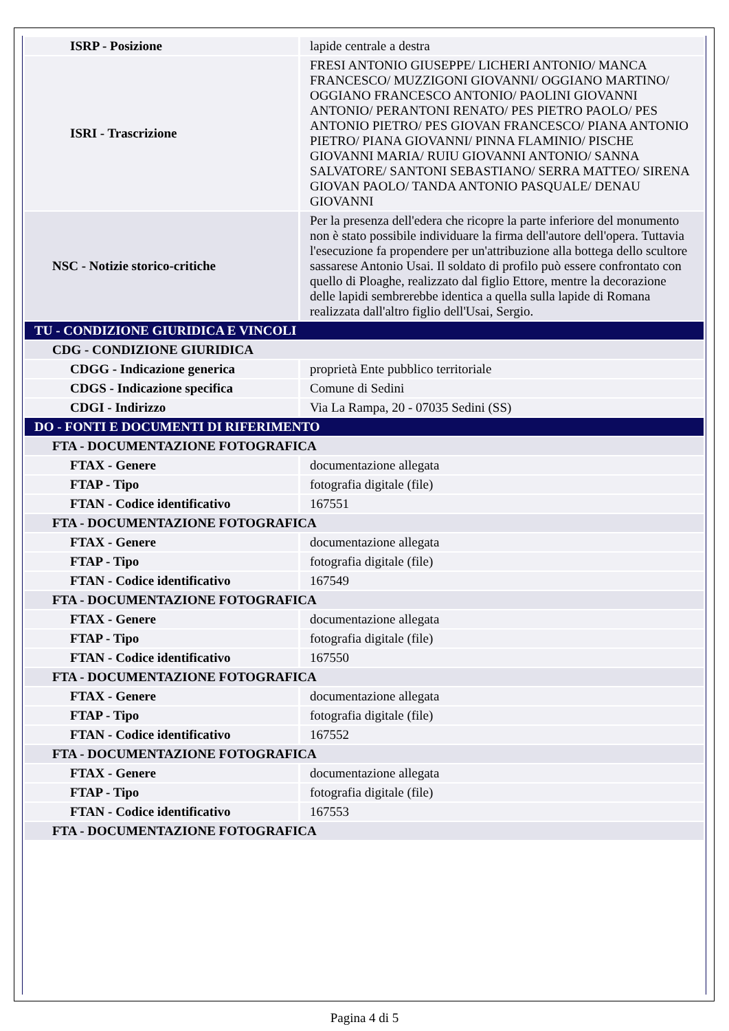| ISRP - Posizione | lapide centrale a destra |
| ISRI - Trascrizione | FRESI ANTONIO GIUSEPPE/ LICHERI ANTONIO/ MANCA FRANCESCO/ MUZZIGONI GIOVANNI/ OGGIANO MARTINO/ OGGIANO FRANCESCO ANTONIO/ PAOLINI GIOVANNI ANTONIO/ PERANTONI RENATO/ PES PIETRO PAOLO/ PES ANTONIO PIETRO/ PES GIOVAN FRANCESCO/ PIANA ANTONIO PIETRO/ PIANA GIOVANNI/ PINNA FLAMINIO/ PISCHE GIOVANNI MARIA/ RUIU GIOVANNI ANTONIO/ SANNA SALVATORE/ SANTONI SEBASTIANO/ SERRA MATTEO/ SIRENA GIOVAN PAOLO/ TANDA ANTONIO PASQUALE/ DENAU GIOVANNI |
| NSC - Notizie storico-critiche | Per la presenza dell'edera che ricopre la parte inferiore del monumento non è stato possibile individuare la firma dell'autore dell'opera. Tuttavia l'esecuzione fa propendere per un'attribuzione alla bottega dello scultore sassarese Antonio Usai. Il soldato di profilo può essere confrontato con quello di Ploaghe, realizzato dal figlio Ettore, mentre la decorazione delle lapidi sembrerebbe identica a quella sulla lapide di Romana realizzata dall'altro figlio dell'Usai, Sergio. |
| TU - CONDIZIONE GIURIDICA E VINCOLI | |
| CDG - CONDIZIONE GIURIDICA | |
| CDGG - Indicazione generica | proprietà Ente pubblico territoriale |
| CDGS - Indicazione specifica | Comune di Sedini |
| CDGI - Indirizzo | Via La Rampa, 20 - 07035 Sedini (SS) |
| DO - FONTI E DOCUMENTI DI RIFERIMENTO | |
| FTA - DOCUMENTAZIONE FOTOGRAFICA | |
| FTAX - Genere | documentazione allegata |
| FTAP - Tipo | fotografia digitale (file) |
| FTAN - Codice identificativo | 167551 |
| FTA - DOCUMENTAZIONE FOTOGRAFICA | |
| FTAX - Genere | documentazione allegata |
| FTAP - Tipo | fotografia digitale (file) |
| FTAN - Codice identificativo | 167549 |
| FTA - DOCUMENTAZIONE FOTOGRAFICA | |
| FTAX - Genere | documentazione allegata |
| FTAP - Tipo | fotografia digitale (file) |
| FTAN - Codice identificativo | 167550 |
| FTA - DOCUMENTAZIONE FOTOGRAFICA | |
| FTAX - Genere | documentazione allegata |
| FTAP - Tipo | fotografia digitale (file) |
| FTAN - Codice identificativo | 167552 |
| FTA - DOCUMENTAZIONE FOTOGRAFICA | |
| FTAX - Genere | documentazione allegata |
| FTAP - Tipo | fotografia digitale (file) |
| FTAN - Codice identificativo | 167553 |
| FTA - DOCUMENTAZIONE FOTOGRAFICA | |
Pagina 4 di 5